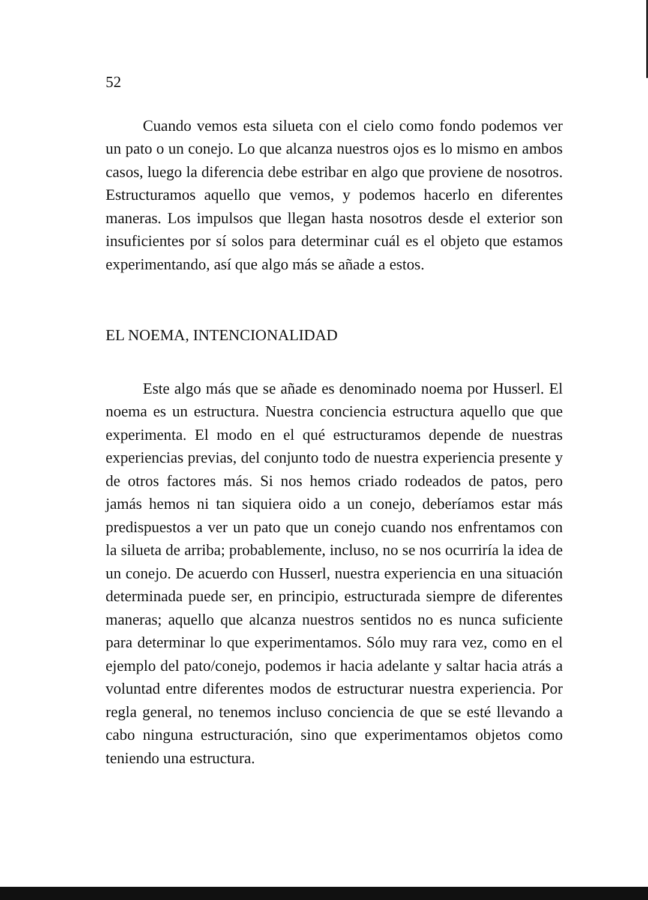52
Cuando vemos esta silueta con el cielo como fondo podemos ver un pato o un conejo. Lo que alcanza nuestros ojos es lo mismo en ambos casos, luego la diferencia debe estribar en algo que proviene de nosotros. Estructuramos aquello que vemos, y podemos hacerlo en diferentes maneras. Los impulsos que llegan hasta nosotros desde el exterior son insuficientes por sí solos para determinar cuál es el objeto que estamos experimentando, así que algo más se añade a estos.
EL NOEMA, INTENCIONALIDAD
Este algo más que se añade es denominado noema por Husserl. El noema es un estructura. Nuestra conciencia estructura aquello que que experimenta. El modo en el qué estructuramos depende de nuestras experiencias previas, del conjunto todo de nuestra experiencia presente y de otros factores más. Si nos hemos criado rodeados de patos, pero jamás hemos ni tan siquiera oido a un conejo, deberíamos estar más predispuestos a ver un pato que un conejo cuando nos enfrentamos con la silueta de arriba; probablemente, incluso, no se nos ocurriría la idea de un conejo. De acuerdo con Husserl, nuestra experiencia en una situación determinada puede ser, en principio, estructurada siempre de diferentes maneras; aquello que alcanza nuestros sentidos no es nunca suficiente para determinar lo que experimentamos. Sólo muy rara vez, como en el ejemplo del pato/conejo, podemos ir hacia adelante y saltar hacia atrás a voluntad entre diferentes modos de estructurar nuestra experiencia. Por regla general, no tenemos incluso conciencia de que se esté llevando a cabo ninguna estructuración, sino que experimentamos objetos como teniendo una estructura.